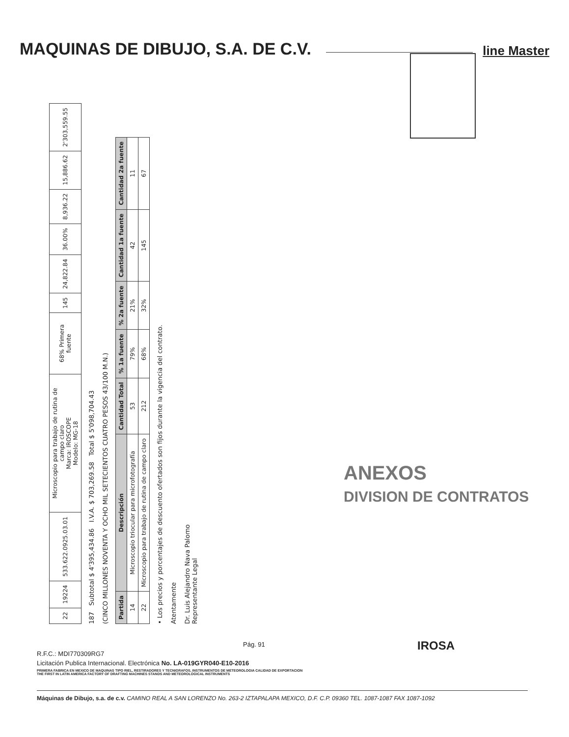MAQUINAS DE DIBUJO, S.A. DE C.V.
line Master
| 22 | 19224 | 533.622.0925.03.01 | Microscopio para trabajo de rutina de campo claro Marca: IROSCOPE Modelo: MG-18 | 68% Primera fuente | 145 | 24,822.84 | 36.00% | 8,936.22 | 15,886.62 | 2'303,559.55 |
187 Subtotal $ 4'395,434.86 I.V.A. $ 703,269.58 Total $ 5'098,704.43
(CINCO MILLONES NOVENTA Y OCHO MIL SETECIENTOS CUATRO PESOS 43/100 M.N.)
| Partida | Descripción | Cantidad Total | % 1a fuente | % 2a fuente | Cantidad 1a fuente | Cantidad 2a fuente |
| --- | --- | --- | --- | --- | --- | --- |
| 14 | Microscopio triocular para microfotografía | 53 | 79% | 21% | 42 | 11 |
| 22 | Microscopio para trabajo de rutina de campo claro | 212 | 68% | 32% | 145 | 67 |
• Los precios y porcentajes de descuento ofertados son fijos durante la vigencia del contrato.
Atentamente
Dr. Luis Alejandro Nava Palomo
Representante Legal
ANEXOS
DIVISION DE CONTRATOS
Pág. 91
R.F.C.: MDI770309RG7
Licitación Publica Internacional. Electrónica No. LA-019GYR040-E10-2016
PRIMERA FABRICA EN MEXICO DE MAQUINAS TIPO RIEL, RESTIRADORES Y TECNIGRAFOS, INSTRUMENTOS DE METEOROLOGIA CALIDAD DE EXPORTACION
THE FIRST IN LATIN AMERICA FACTORY OF DRAFTING MACHINES STANDS AND METEOROLOGICAL INSTRUMENTS
IROSA
Máquinas de Dibujo, s.a. de c.v. CAMINO REAL A SAN LORENZO No. 263-2 IZTAPALAPA MEXICO, D.F. C.P. 09360 TEL. 1087-1087 FAX 1087-1092